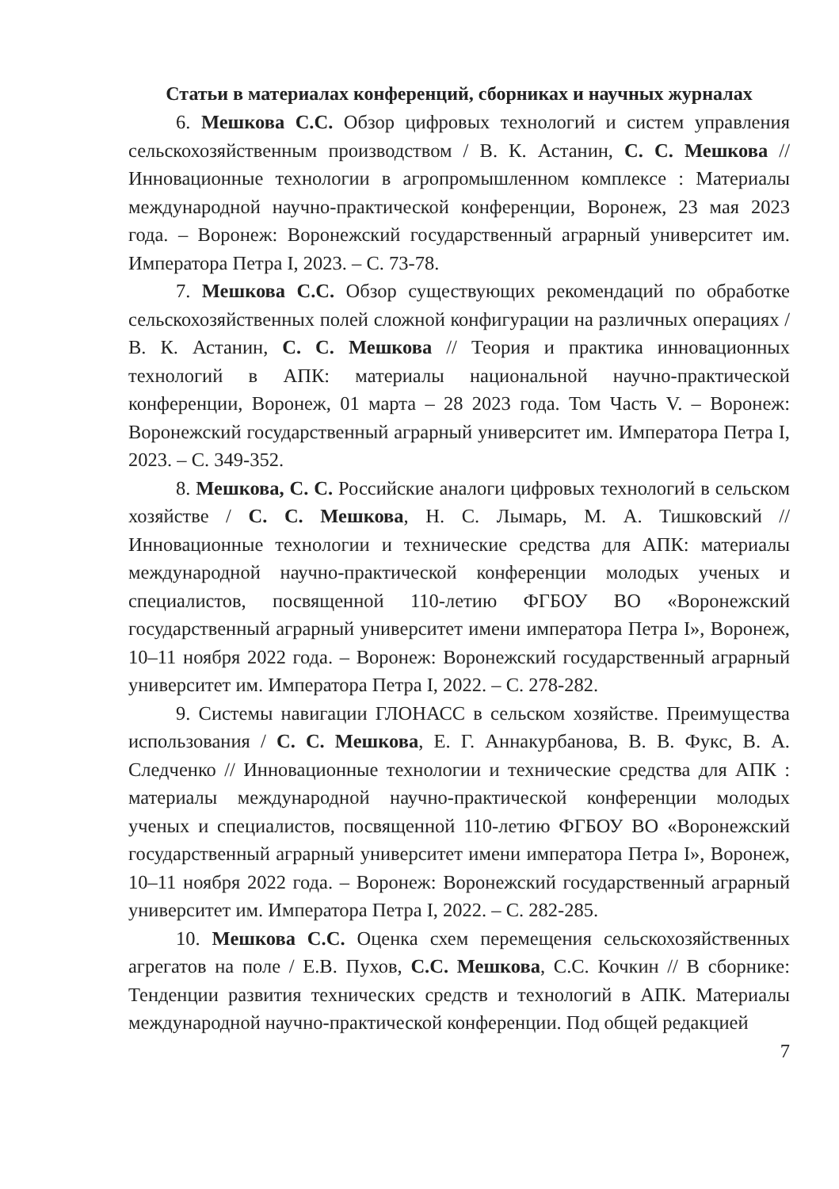Статьи в материалах конференций, сборниках и научных журналах
6. Мешкова С.С. Обзор цифровых технологий и систем управления сельскохозяйственным производством / В. К. Астанин, С. С. Мешкова // Инновационные технологии в агропромышленном комплексе : Материалы международной научно-практической конференции, Воронеж, 23 мая 2023 года. – Воронеж: Воронежский государственный аграрный университет им. Императора Петра I, 2023. – С. 73-78.
7. Мешкова С.С. Обзор существующих рекомендаций по обработке сельскохозяйственных полей сложной конфигурации на различных операциях / В. К. Астанин, С. С. Мешкова // Теория и практика инновационных технологий в АПК: материалы национальной научно-практической конференции, Воронеж, 01 марта – 28 2023 года. Том Часть V. – Воронеж: Воронежский государственный аграрный университет им. Императора Петра I, 2023. – С. 349-352.
8. Мешкова, С. С. Российские аналоги цифровых технологий в сельском хозяйстве / С. С. Мешкова, Н. С. Лымарь, М. А. Тишковский // Инновационные технологии и технические средства для АПК: материалы международной научно-практической конференции молодых ученых и специалистов, посвященной 110-летию ФГБОУ ВО «Воронежский государственный аграрный университет имени императора Петра I», Воронеж, 10–11 ноября 2022 года. – Воронеж: Воронежский государственный аграрный университет им. Императора Петра I, 2022. – С. 278-282.
9. Системы навигации ГЛОНАСС в сельском хозяйстве. Преимущества использования / С. С. Мешкова, Е. Г. Аннакурбанова, В. В. Фукс, В. А. Следченко // Инновационные технологии и технические средства для АПК : материалы международной научно-практической конференции молодых ученых и специалистов, посвященной 110-летию ФГБОУ ВО «Воронежский государственный аграрный университет имени императора Петра I», Воронеж, 10–11 ноября 2022 года. – Воронеж: Воронежский государственный аграрный университет им. Императора Петра I, 2022. – С. 282-285.
10. Мешкова С.С. Оценка схем перемещения сельскохозяйственных агрегатов на поле / Е.В. Пухов, С.С. Мешкова, С.С. Кочкин // В сборнике: Тенденции развития технических средств и технологий в АПК. Материалы международной научно-практической конференции. Под общей редакцией
7